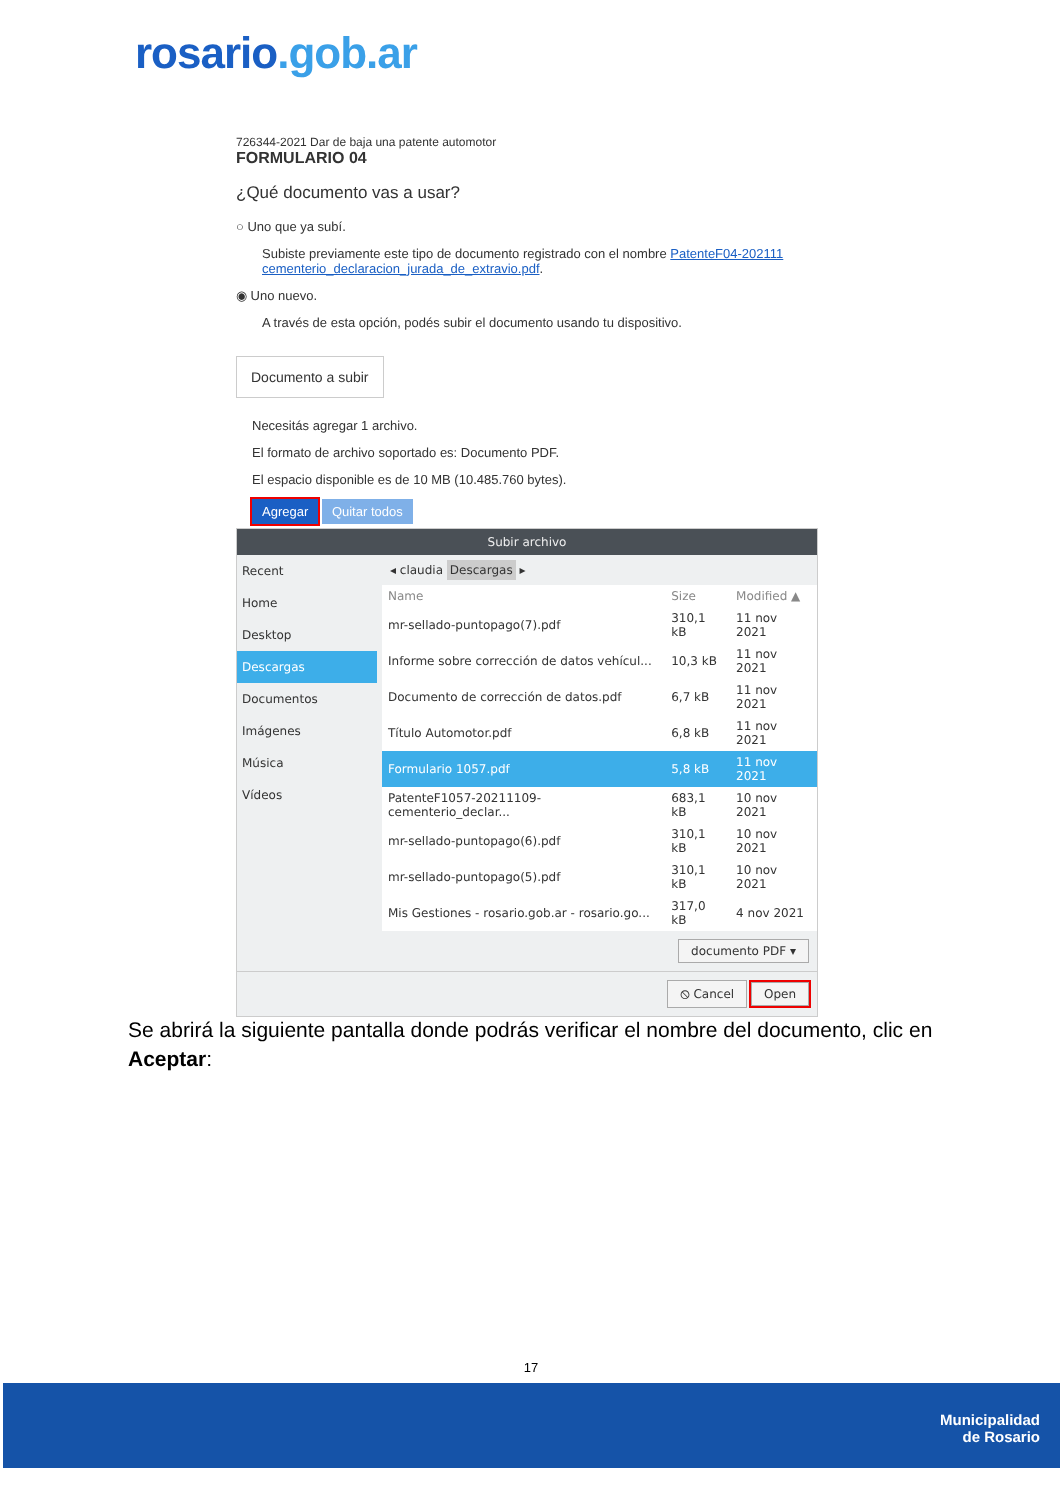rosario.gob.ar
726344-2021 Dar de baja una patente automotor
FORMULARIO 04
¿Qué documento vas a usar?
○ Uno que ya subí.
Subiste previamente este tipo de documento registrado con el nombre PatenteF04-202111 cementerio_declaracion_jurada_de_extravio.pdf.
◉ Uno nuevo.
A través de esta opción, podés subir el documento usando tu dispositivo.
Documento a subir
Necesitás agregar 1 archivo.
El formato de archivo soportado es: Documento PDF.
El espacio disponible es de 10 MB (10.485.760 bytes).
Agregar Quitar todos
Subir archivo
Recent
Home
Desktop
Descargas
Documentos
Imágenes
Música
Vídeos
◂ claudia Descargas ▸
| Name | Size | Modified ▲ |
| --- | --- | --- |
| mr-sellado-puntopago(7).pdf | 310,1 kB | 11 nov 2021 |
| Informe sobre corrección de datos vehícul... | 10,3 kB | 11 nov 2021 |
| Documento de corrección de datos.pdf | 6,7 kB | 11 nov 2021 |
| Título Automotor.pdf | 6,8 kB | 11 nov 2021 |
| Formulario 1057.pdf | 5,8 kB | 11 nov 2021 |
| PatenteF1057-20211109-cementerio_declar... | 683,1 kB | 10 nov 2021 |
| mr-sellado-puntopago(6).pdf | 310,1 kB | 10 nov 2021 |
| mr-sellado-puntopago(5).pdf | 310,1 kB | 10 nov 2021 |
| Mis Gestiones - rosario.gob.ar - rosario.go... | 317,0 kB | 4 nov 2021 |
documento PDF ▾
⦸ Cancel Open
Se abrirá la siguiente pantalla donde podrás verificar el nombre del documento, clic en Aceptar:
17
Municipalidad
de Rosario